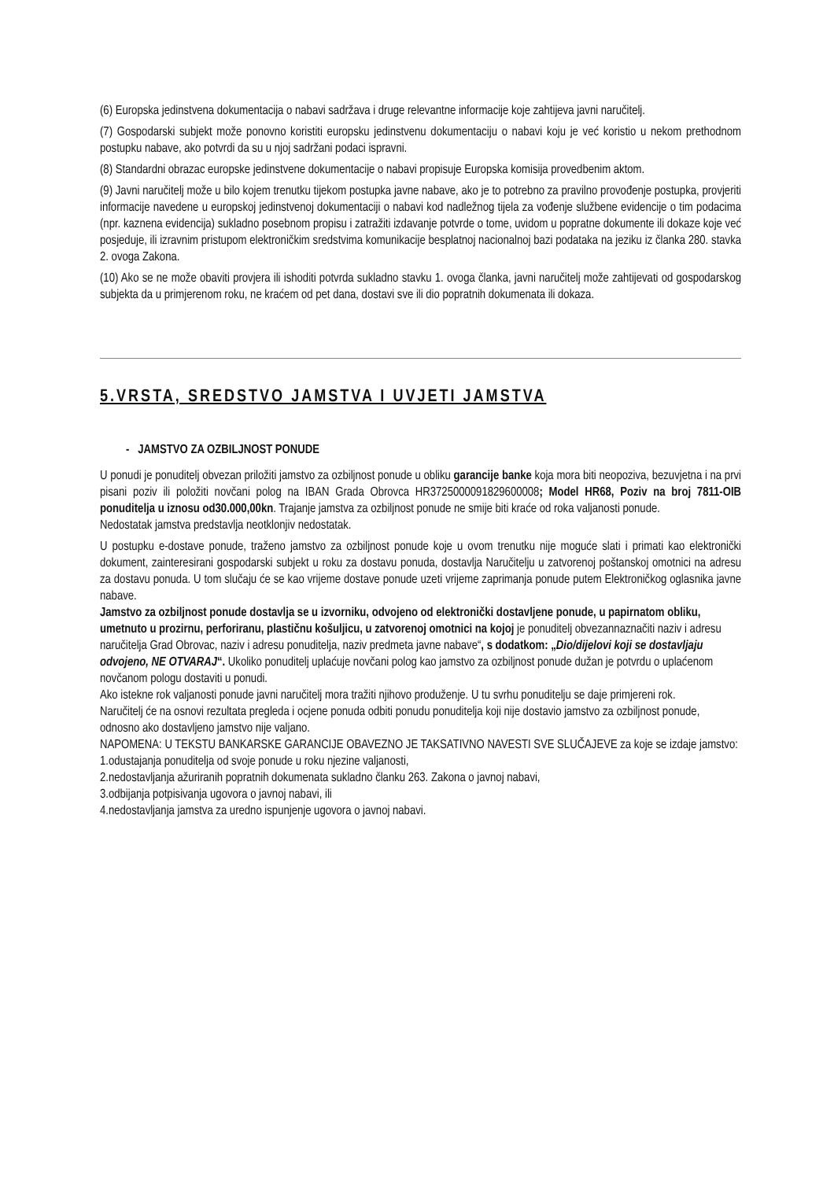(6) Europska jedinstvena dokumentacija o nabavi sadržava i druge relevantne informacije koje zahtijeva javni naručitelj.
(7) Gospodarski subjekt može ponovno koristiti europsku jedinstvenu dokumentaciju o nabavi koju je već koristio u nekom prethodnom postupku nabave, ako potvrdi da su u njoj sadržani podaci ispravni.
(8) Standardni obrazac europske jedinstvene dokumentacije o nabavi propisuje Europska komisija provedbenim aktom.
(9) Javni naručitelj može u bilo kojem trenutku tijekom postupka javne nabave, ako je to potrebno za pravilno provođenje postupka, provjeriti informacije navedene u europskoj jedinstvenoj dokumentaciji o nabavi kod nadležnog tijela za vođenje službene evidencije o tim podacima (npr. kaznena evidencija) sukladno posebnom propisu i zatražiti izdavanje potvrde o tome, uvidom u popratne dokumente ili dokaze koje već posjeduje, ili izravnim pristupom elektroničkim sredstvima komunikacije besplatnoj nacionalnoj bazi podataka na jeziku iz članka 280. stavka 2. ovoga Zakona.
(10) Ako se ne može obaviti provjera ili ishoditi potvrda sukladno stavku 1. ovoga članka, javni naručitelj može zahtijevati od gospodarskog subjekta da u primjerenom roku, ne kraćem od pet dana, dostavi sve ili dio popratnih dokumenata ili dokaza.
5.VRSTA, SREDSTVO JAMSTVA I UVJETI JAMSTVA
- JAMSTVO ZA OZBILJNOST PONUDE
U ponudi je ponuditelj obvezan priložiti jamstvo za ozbiljnost ponude u obliku garancije banke koja mora biti neopoziva, bezuvjetna i na prvi pisani poziv ili položiti novčani polog na IBAN Grada Obrovca HR3725000091829600008; Model HR68, Poziv na broj 7811-OIB ponuditelja u iznosu od30.000,00kn. Trajanje jamstva za ozbiljnost ponude ne smije biti kraće od roka valjanosti ponude.
Nedostatak jamstva predstavlja neotklonjiv nedostatak.
U postupku e-dostave ponude, traženo jamstvo za ozbiljnost ponude koje u ovom trenutku nije moguće slati i primati kao elektronički dokument, zainteresirani gospodarski subjekt u roku za dostavu ponuda, dostavlja Naručitelju u zatvorenoj poštanskoj omotnici na adresu za dostavu ponuda. U tom slučaju će se kao vrijeme dostave ponude uzeti vrijeme zaprimanja ponude putem Elektroničkog oglasnika javne nabave.
Jamstvo za ozbiljnost ponude dostavlja se u izvorniku, odvojeno od elektronički dostavljene ponude, u papirnatom obliku, umetnuto u prozirnu, perforiranu, plastičnu košuljicu, u zatvorenoj omotnici na kojoj je ponuditelj obvezannaznačiti naziv i adresu naručitelja Grad Obrovac, naziv i adresu ponuditelja, naziv predmeta javne nabave“, s dodatkom: „Dio/dijelovi koji se dostavljaju odvojeno, NE OTVARAJ“. Ukoliko ponuditelj uplaćuje novčani polog kao jamstvo za ozbiljnost ponude dužan je potvrdu o uplaćenom novčanom pologu dostaviti u ponudi.
Ako istekne rok valjanosti ponude javni naručitelj mora tražiti njihovo produženje. U tu svrhu ponuditelju se daje primjereni rok.
Naručitelj će na osnovi rezultata pregleda i ocjene ponuda odbiti ponudu ponuditelja koji nije dostavio jamstvo za ozbiljnost ponude, odnosno ako dostavljeno jamstvo nije valjano.
NAPOMENA: U TEKSTU BANKARSKE GARANCIJE OBAVEZNO JE TAKSATIVNO NAVESTI SVE SLUČAJEVE za koje se izdaje jamstvo:
1.odustajanja ponuditelja od svoje ponude u roku njezine valjanosti,
2.nedostavljanja ažuriranih popratnih dokumenata sukladno članku 263. Zakona o javnoj nabavi,
3.odbijanja potpisivanja ugovora o javnoj nabavi, ili
4.nedostavljanja jamstva za uredno ispunjenje ugovora o javnoj nabavi.